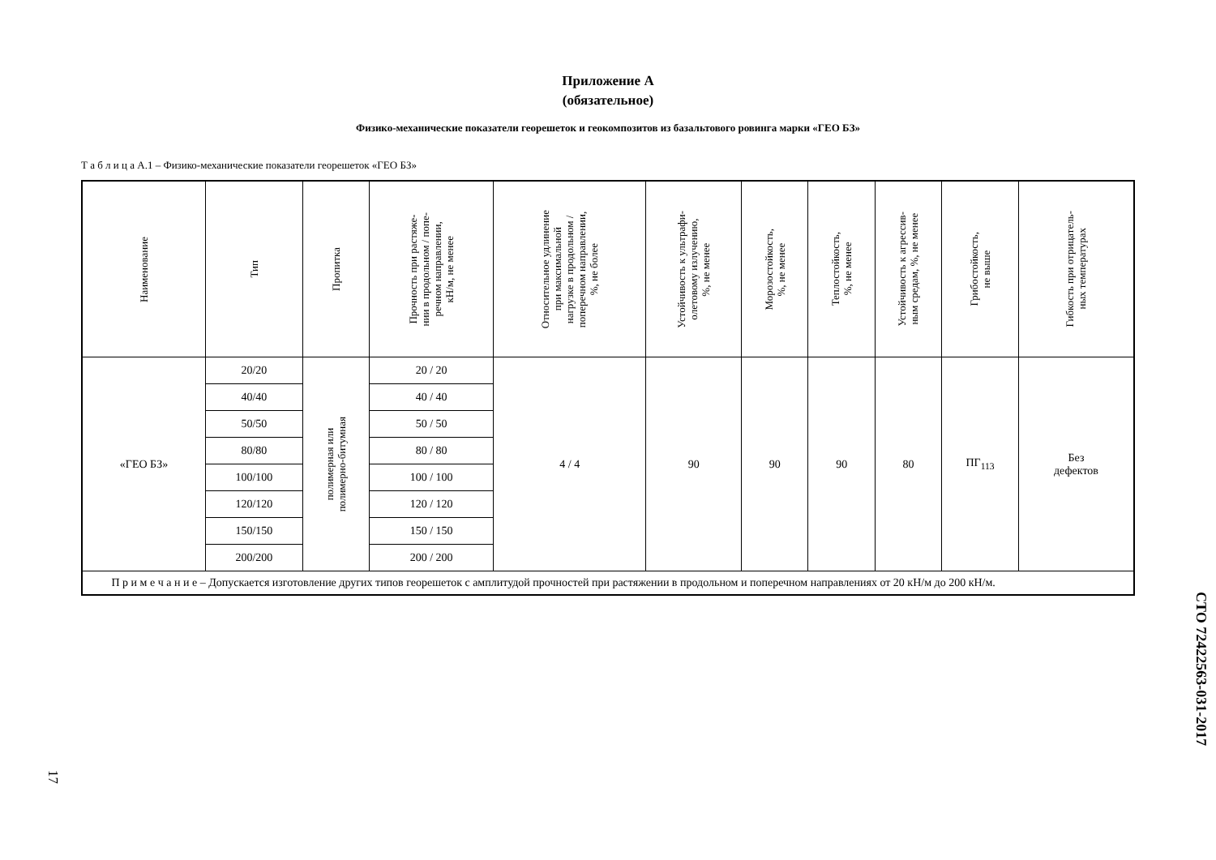Приложение А
(обязательное)
Физико-механические показатели георешеток и геокомпозитов из базальтового ровинга марки «ГЕО БЗ»
Т а б л и ц а А.1 – Физико-механические показатели георешеток «ГЕО БЗ»
| Наименование | Тип | Пропитка | Прочность при растяже- нии в продольном / попе- речном направлении, кН/м, не менее | Относительное удлинение при максимальной нагрузке в продольном / поперечном направлении, %, не более | Устойчивость к ультрафи- олетовому излучению, %, не менее | Морозостойкость, %, не менее | Теплостойкость, %, не менее | Устойчивость к агрессив- ным средам, %, не менее | Грибостойкость, не выше | Гибкость при отрицатель- ных температурах |
| --- | --- | --- | --- | --- | --- | --- | --- | --- | --- | --- |
| «ГЕО БЗ» | 20/20 | полимерная или полимерно-битумная | 20 / 20 | 4 / 4 | 90 | 90 | 90 | 80 | ПГ<sub>113</sub> | Без дефектов |
| | 40/40 | | 40 / 40 | | | | | | | |
| | 50/50 | | 50 / 50 | | | | | | | |
| | 80/80 | | 80 / 80 | | | | | | | |
| | 100/100 | | 100 / 100 | | | | | | | |
| | 120/120 | | 120 / 120 | | | | | | | |
| | 150/150 | | 150 / 150 | | | | | | | |
| | 200/200 | | 200 / 200 | | | | | | | |
| П р и м е ч а н и е – Допускается изготовление других типов георешеток с амплитудой прочностей при растяжении в продольном и поперечном направлениях от 20 кН/м до 200 кН/м. | | | | | | | | | | |
СТО 72422563-031-2017
17